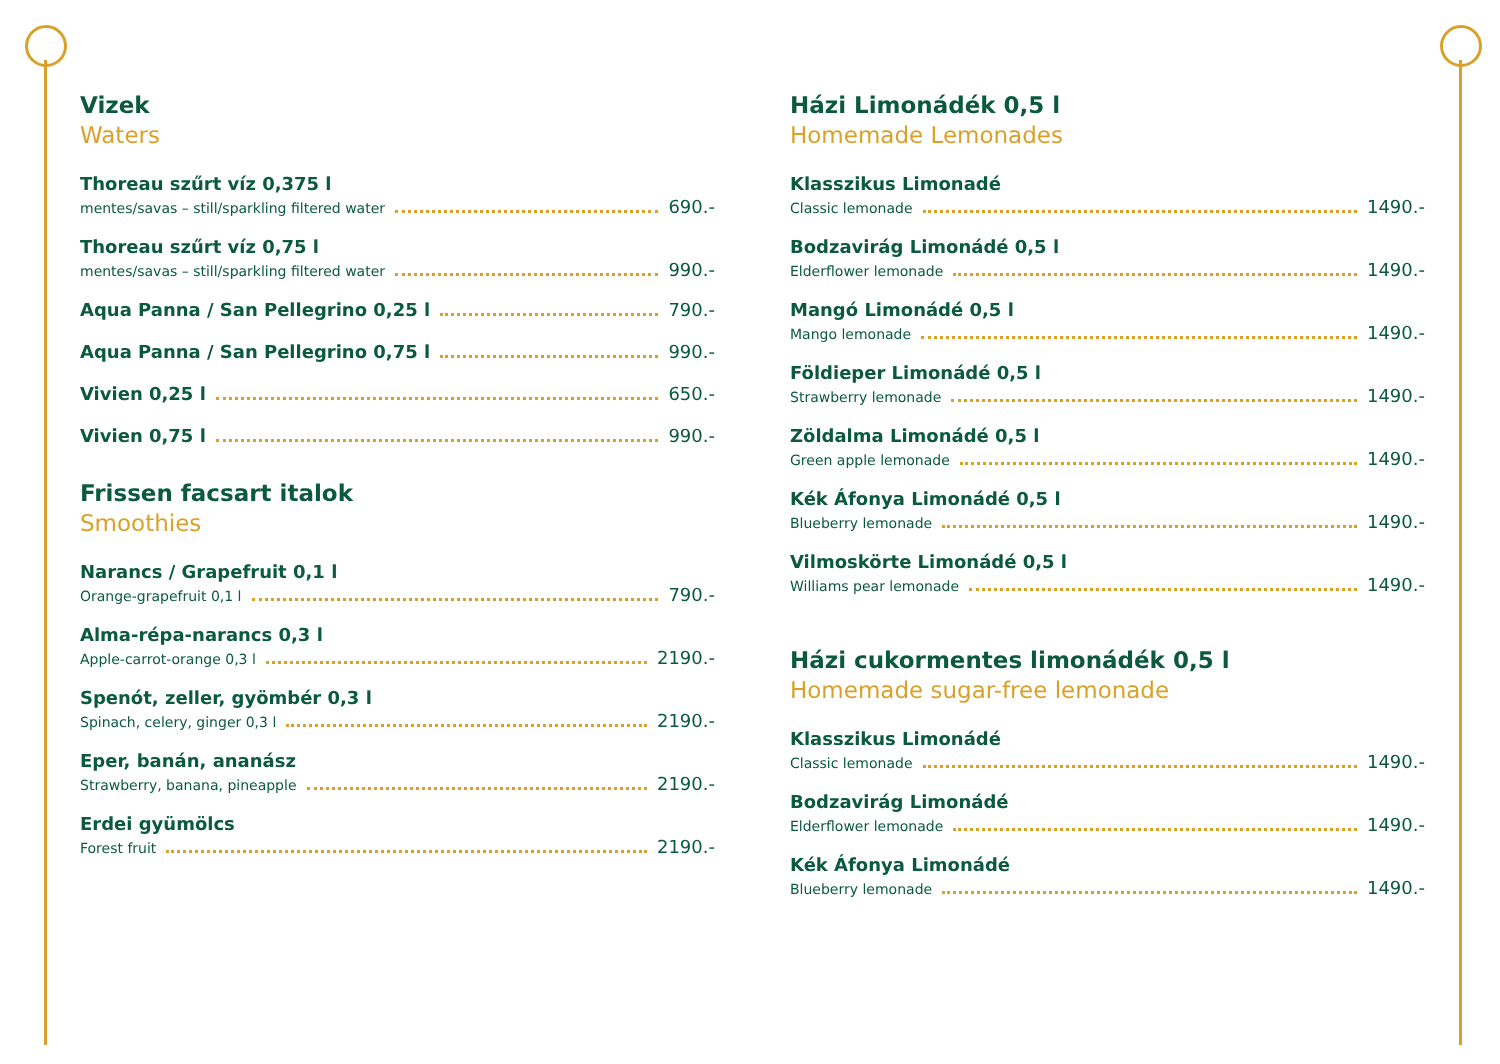Vizek
Waters
Thoreau szűrt víz 0,375 l
mentes/savas – still/sparkling filtered water 690.-
Thoreau szűrt víz 0,75 l
mentes/savas – still/sparkling filtered water 990.-
Aqua Panna / San Pellegrino 0,25 l 790.-
Aqua Panna / San Pellegrino 0,75 l 990.-
Vivien 0,25 l 650.-
Vivien 0,75 l 990.-
Frissen facsart italok
Smoothies
Narancs / Grapefruit 0,1 l
Orange-grapefruit 0,1 l 790.-
Alma-répa-narancs 0,3 l
Apple-carrot-orange 0,3 l 2190.-
Spenót, zeller, gyömbér 0,3 l
Spinach, celery, ginger 0,3 l 2190.-
Eper, banán, ananász
Strawberry, banana, pineapple 2190.-
Erdei gyümölcs
Forest fruit 2190.-
Házi Limonádék 0,5 l
Homemade Lemonades
Klasszikus Limonadé
Classic lemonade 1490.-
Bodzavirág Limonádé 0,5 l
Elderflower lemonade 1490.-
Mangó Limonádé 0,5 l
Mango lemonade 1490.-
Földieper Limonádé 0,5 l
Strawberry lemonade 1490.-
Zöldalma Limonádé 0,5 l
Green apple lemonade 1490.-
Kék Áfonya Limonádé 0,5 l
Blueberry lemonade 1490.-
Vilmoskörte Limonádé 0,5 l
Williams pear lemonade 1490.-
Házi cukormentes limonádék 0,5 l
Homemade sugar-free lemonade
Klasszikus Limonádé
Classic lemonade 1490.-
Bodzavirág Limonádé
Elderflower lemonade 1490.-
Kék Áfonya Limonádé
Blueberry lemonade 1490.-